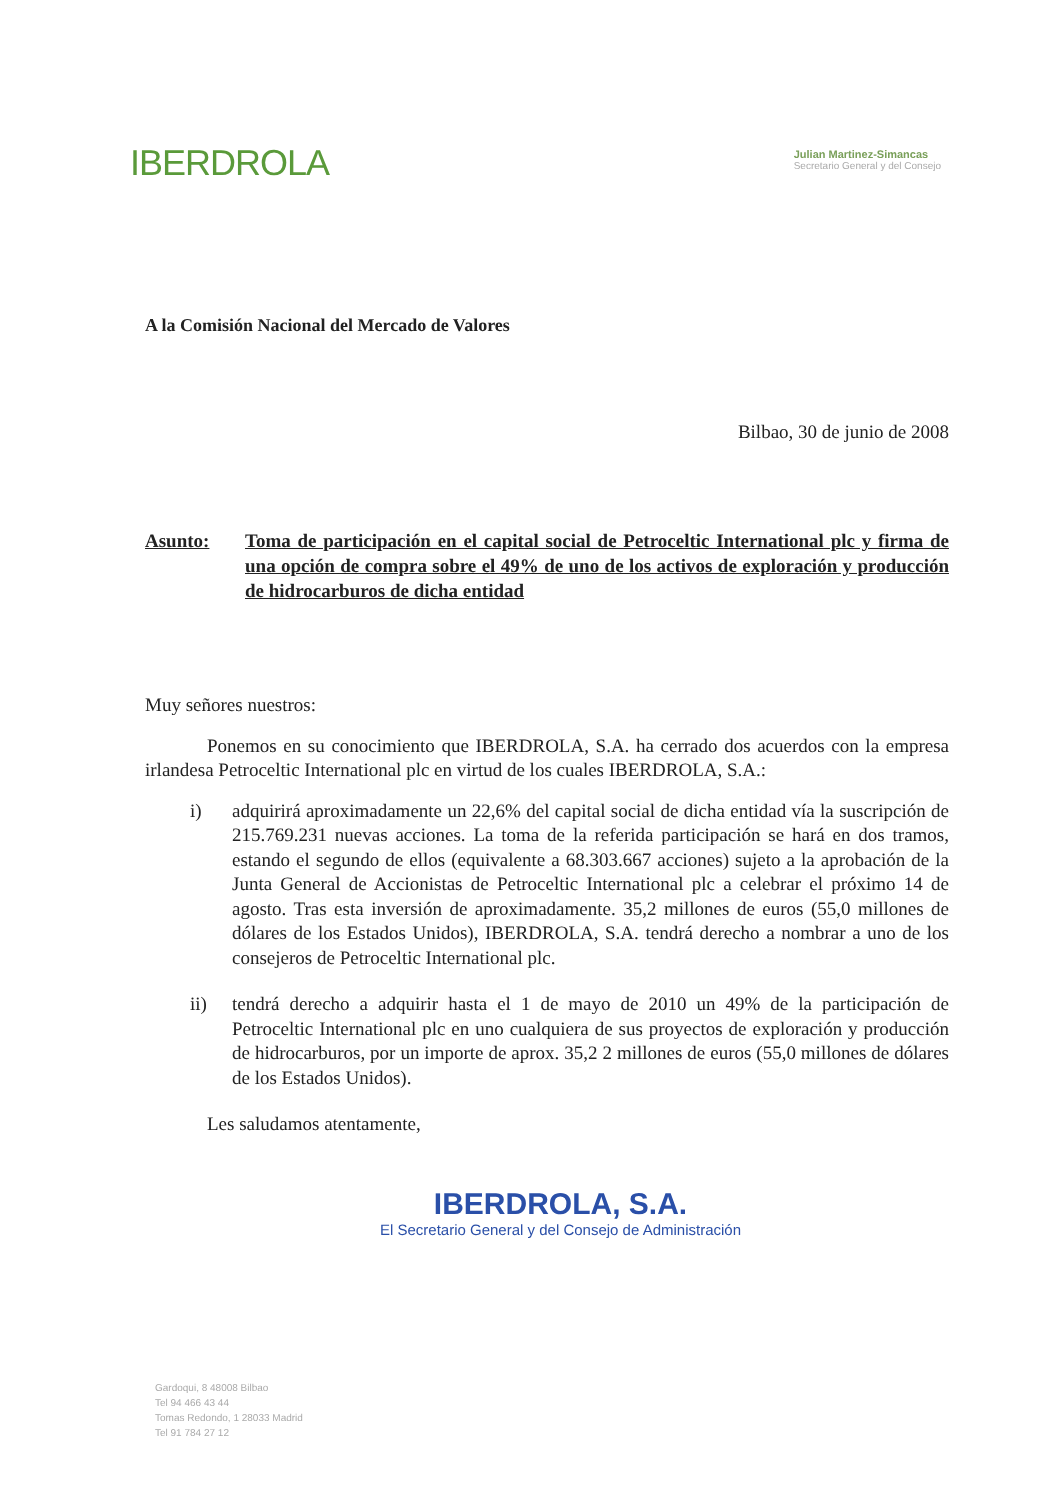IBERDROLA
Julian Martinez-Simancas
Secretario General y del Consejo
A la Comisión Nacional del Mercado de Valores
Bilbao, 30 de junio de 2008
Asunto: Toma de participación en el capital social de Petroceltic International plc y firma de una opción de compra sobre el 49% de uno de los activos de exploración y producción de hidrocarburos de dicha entidad
Muy señores nuestros:
Ponemos en su conocimiento que IBERDROLA, S.A. ha cerrado dos acuerdos con la empresa irlandesa Petroceltic International plc en virtud de los cuales IBERDROLA, S.A.:
i) adquirirá aproximadamente un 22,6% del capital social de dicha entidad vía la suscripción de 215.769.231 nuevas acciones. La toma de la referida participación se hará en dos tramos, estando el segundo de ellos (equivalente a 68.303.667 acciones) sujeto a la aprobación de la Junta General de Accionistas de Petroceltic International plc a celebrar el próximo 14 de agosto. Tras esta inversión de aproximadamente. 35,2 millones de euros (55,0 millones de dólares de los Estados Unidos), IBERDROLA, S.A. tendrá derecho a nombrar a uno de los consejeros de Petroceltic International plc.
ii) tendrá derecho a adquirir hasta el 1 de mayo de 2010 un 49% de la participación de Petroceltic International plc en uno cualquiera de sus proyectos de exploración y producción de hidrocarburos, por un importe de aprox. 35,2 2 millones de euros (55,0 millones de dólares de los Estados Unidos).
Les saludamos atentamente,
IBERDROLA, S.A.
El Secretario General y del Consejo de Administración
Gardoqui, 8 48008 Bilbao
Tel 94 466 43 44
Tomas Redondo, 1 28033 Madrid
Tel 91 784 27 12